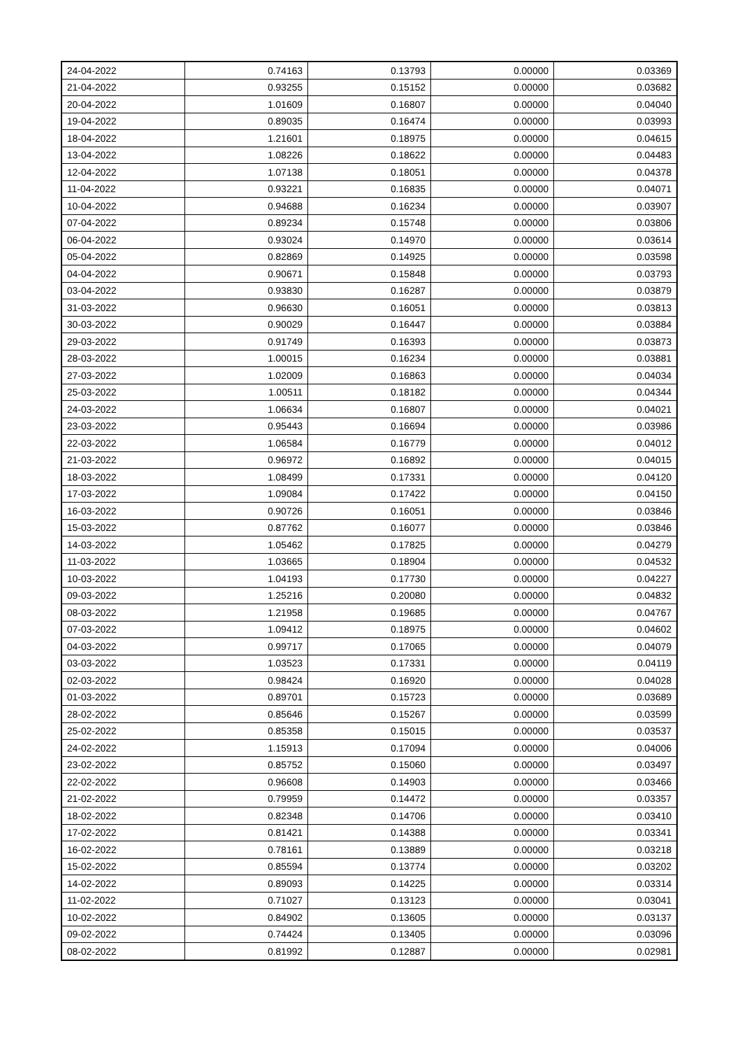| 24-04-2022 | 0.74163 | 0.13793 | 0.00000 | 0.03369 |
| 21-04-2022 | 0.93255 | 0.15152 | 0.00000 | 0.03682 |
| 20-04-2022 | 1.01609 | 0.16807 | 0.00000 | 0.04040 |
| 19-04-2022 | 0.89035 | 0.16474 | 0.00000 | 0.03993 |
| 18-04-2022 | 1.21601 | 0.18975 | 0.00000 | 0.04615 |
| 13-04-2022 | 1.08226 | 0.18622 | 0.00000 | 0.04483 |
| 12-04-2022 | 1.07138 | 0.18051 | 0.00000 | 0.04378 |
| 11-04-2022 | 0.93221 | 0.16835 | 0.00000 | 0.04071 |
| 10-04-2022 | 0.94688 | 0.16234 | 0.00000 | 0.03907 |
| 07-04-2022 | 0.89234 | 0.15748 | 0.00000 | 0.03806 |
| 06-04-2022 | 0.93024 | 0.14970 | 0.00000 | 0.03614 |
| 05-04-2022 | 0.82869 | 0.14925 | 0.00000 | 0.03598 |
| 04-04-2022 | 0.90671 | 0.15848 | 0.00000 | 0.03793 |
| 03-04-2022 | 0.93830 | 0.16287 | 0.00000 | 0.03879 |
| 31-03-2022 | 0.96630 | 0.16051 | 0.00000 | 0.03813 |
| 30-03-2022 | 0.90029 | 0.16447 | 0.00000 | 0.03884 |
| 29-03-2022 | 0.91749 | 0.16393 | 0.00000 | 0.03873 |
| 28-03-2022 | 1.00015 | 0.16234 | 0.00000 | 0.03881 |
| 27-03-2022 | 1.02009 | 0.16863 | 0.00000 | 0.04034 |
| 25-03-2022 | 1.00511 | 0.18182 | 0.00000 | 0.04344 |
| 24-03-2022 | 1.06634 | 0.16807 | 0.00000 | 0.04021 |
| 23-03-2022 | 0.95443 | 0.16694 | 0.00000 | 0.03986 |
| 22-03-2022 | 1.06584 | 0.16779 | 0.00000 | 0.04012 |
| 21-03-2022 | 0.96972 | 0.16892 | 0.00000 | 0.04015 |
| 18-03-2022 | 1.08499 | 0.17331 | 0.00000 | 0.04120 |
| 17-03-2022 | 1.09084 | 0.17422 | 0.00000 | 0.04150 |
| 16-03-2022 | 0.90726 | 0.16051 | 0.00000 | 0.03846 |
| 15-03-2022 | 0.87762 | 0.16077 | 0.00000 | 0.03846 |
| 14-03-2022 | 1.05462 | 0.17825 | 0.00000 | 0.04279 |
| 11-03-2022 | 1.03665 | 0.18904 | 0.00000 | 0.04532 |
| 10-03-2022 | 1.04193 | 0.17730 | 0.00000 | 0.04227 |
| 09-03-2022 | 1.25216 | 0.20080 | 0.00000 | 0.04832 |
| 08-03-2022 | 1.21958 | 0.19685 | 0.00000 | 0.04767 |
| 07-03-2022 | 1.09412 | 0.18975 | 0.00000 | 0.04602 |
| 04-03-2022 | 0.99717 | 0.17065 | 0.00000 | 0.04079 |
| 03-03-2022 | 1.03523 | 0.17331 | 0.00000 | 0.04119 |
| 02-03-2022 | 0.98424 | 0.16920 | 0.00000 | 0.04028 |
| 01-03-2022 | 0.89701 | 0.15723 | 0.00000 | 0.03689 |
| 28-02-2022 | 0.85646 | 0.15267 | 0.00000 | 0.03599 |
| 25-02-2022 | 0.85358 | 0.15015 | 0.00000 | 0.03537 |
| 24-02-2022 | 1.15913 | 0.17094 | 0.00000 | 0.04006 |
| 23-02-2022 | 0.85752 | 0.15060 | 0.00000 | 0.03497 |
| 22-02-2022 | 0.96608 | 0.14903 | 0.00000 | 0.03466 |
| 21-02-2022 | 0.79959 | 0.14472 | 0.00000 | 0.03357 |
| 18-02-2022 | 0.82348 | 0.14706 | 0.00000 | 0.03410 |
| 17-02-2022 | 0.81421 | 0.14388 | 0.00000 | 0.03341 |
| 16-02-2022 | 0.78161 | 0.13889 | 0.00000 | 0.03218 |
| 15-02-2022 | 0.85594 | 0.13774 | 0.00000 | 0.03202 |
| 14-02-2022 | 0.89093 | 0.14225 | 0.00000 | 0.03314 |
| 11-02-2022 | 0.71027 | 0.13123 | 0.00000 | 0.03041 |
| 10-02-2022 | 0.84902 | 0.13605 | 0.00000 | 0.03137 |
| 09-02-2022 | 0.74424 | 0.13405 | 0.00000 | 0.03096 |
| 08-02-2022 | 0.81992 | 0.12887 | 0.00000 | 0.02981 |